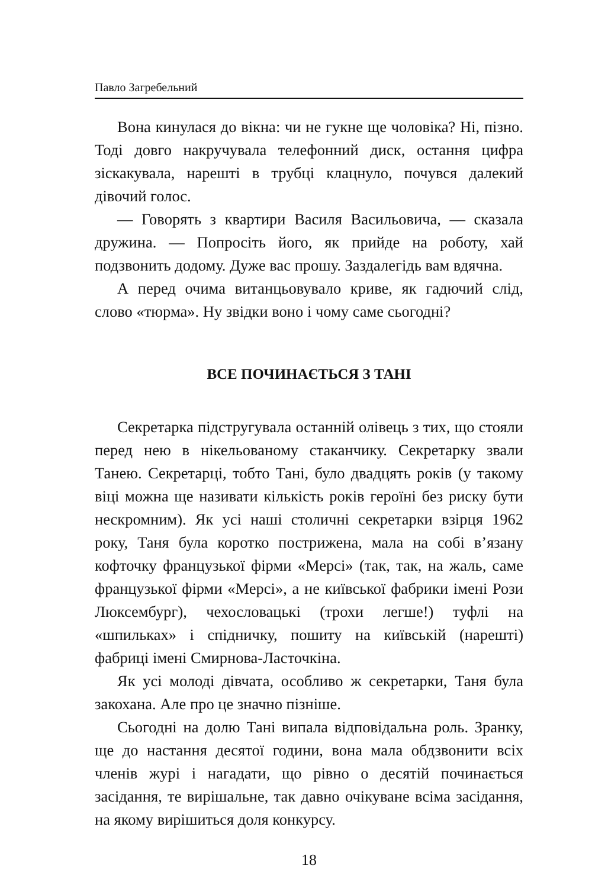Павло Загребельний
Вона кинулася до вікна: чи не гукне ще чоловіка? Ні, пізно. Тоді довго накручувала телефонний диск, остання цифра зіскакувала, нарешті в трубці клацнуло, почувся далекий дівочий голос.
— Говорять з квартири Василя Васильовича, — сказала дружина. — Попросіть його, як прийде на роботу, хай подзвонить додому. Дуже вас прошу. Заздалегідь вам вдячна.
А перед очима витанцьовувало криве, як гадючий слід, слово «тюрма». Ну звідки воно і чому саме сьогодні?
ВСЕ ПОЧИНАЄТЬСЯ З ТАНІ
Секретарка підстругувала останній олівець з тих, що стояли перед нею в нікельованому стаканчику. Секретарку звали Танею. Секретарці, тобто Тані, було двадцять років (у такому віці можна ще називати кількість років героїні без риску бути нескромним). Як усі наші столичні секретарки взірця 1962 року, Таня була коротко пострижена, мала на собі в’язану кофточку французької фірми «Мерсі» (так, так, на жаль, саме французької фірми «Мерсі», а не київської фабрики імені Рози Люксембург), чехословацькі (трохи легше!) туфлі на «шпильках» і спідничку, пошиту на київській (нарешті) фабриці імені Смирнова-Ласточкіна.
Як усі молоді дівчата, особливо ж секретарки, Таня була закохана. Але про це значно пізніше.
Сьогодні на долю Тані випала відповідальна роль. Зранку, ще до настання десятої години, вона мала обдзвонити всіх членів журі і нагадати, що рівно о десятій починається засідання, те вирішальне, так давно очікуване всіма засідання, на якому вирішиться доля конкурсу.
18